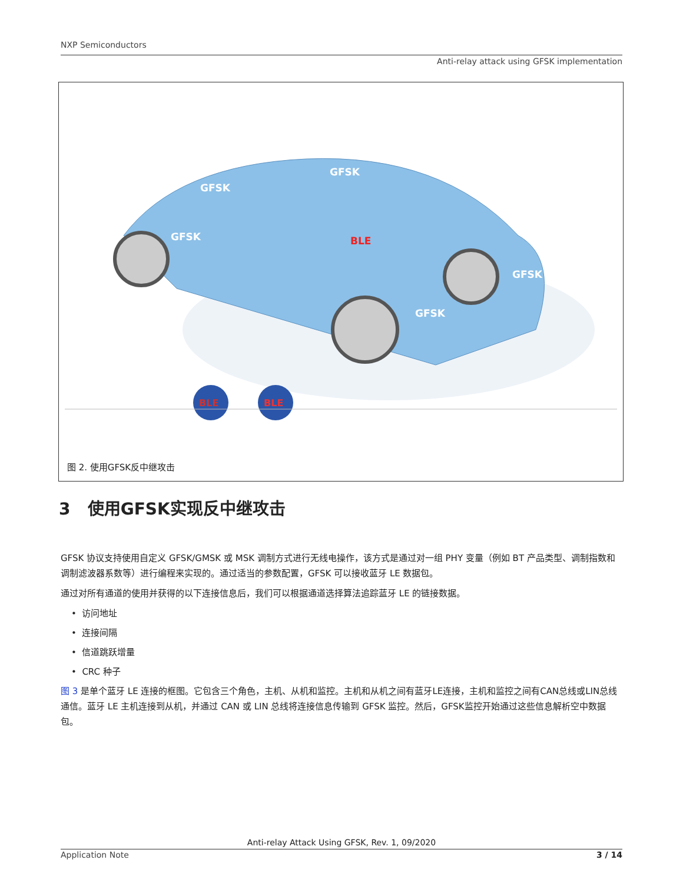NXP Semiconductors
Anti-relay attack using GFSK implementation
BLE
BLE
BLE
GFSK
GFSK
GFSK
GFSK
GFSK
图 2. 使用GFSK反中继攻击
3 使用GFSK实现反中继攻击
GFSK 协议支持使用自定义 GFSK/GMSK 或 MSK 调制方式进行无线电操作，该方式是通过对一组 PHY 变量（例如 BT 产品类型、调制指数和调制滤波器系数等）进行编程来实现的。通过适当的参数配置，GFSK 可以接收蓝牙 LE 数据包。
通过对所有通道的使用并获得的以下连接信息后，我们可以根据通道选择算法追踪蓝牙 LE 的链接数据。
• 访问地址
• 连接间隔
• 信道跳跃增量
• CRC 种子
图 3 是单个蓝牙 LE 连接的框图。它包含三个角色，主机、从机和监控。主机和从机之间有蓝牙LE连接，主机和监控之间有CAN总线或LIN总线通信。蓝牙 LE 主机连接到从机，并通过 CAN 或 LIN 总线将连接信息传输到 GFSK 监控。然后，GFSK监控开始通过这些信息解析空中数据包。
Anti-relay Attack Using GFSK, Rev. 1, 09/2020
Application Note 3 / 14